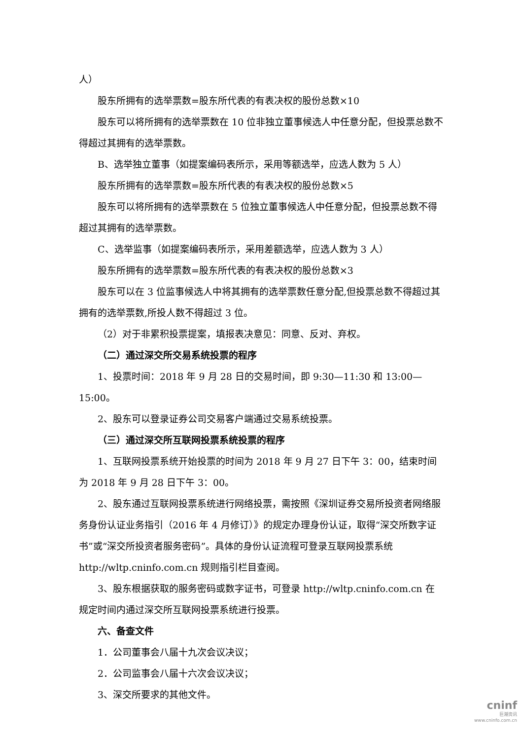人）
股东所拥有的选举票数=股东所代表的有表决权的股份总数×10
股东可以将所拥有的选举票数在 10 位非独立董事候选人中任意分配，但投票总数不得超过其拥有的选举票数。
B、选举独立董事（如提案编码表所示，采用等额选举，应选人数为 5 人）
股东所拥有的选举票数=股东所代表的有表决权的股份总数×5
股东可以将所拥有的选举票数在 5 位独立董事候选人中任意分配，但投票总数不得超过其拥有的选举票数。
C、选举监事（如提案编码表所示，采用差额选举，应选人数为 3 人）
股东所拥有的选举票数=股东所代表的有表决权的股份总数×3
股东可以在 3 位监事候选人中将其拥有的选举票数任意分配,但投票总数不得超过其拥有的选举票数,所投人数不得超过 3 位。
（2）对于非累积投票提案，填报表决意见：同意、反对、弃权。
（二）通过深交所交易系统投票的程序
1、投票时间：2018 年 9 月 28 日的交易时间，即 9:30—11:30 和 13:00—15:00。
2、股东可以登录证券公司交易客户端通过交易系统投票。
（三）通过深交所互联网投票系统投票的程序
1、互联网投票系统开始投票的时间为 2018 年 9 月 27 日下午 3：00，结束时间为 2018 年 9 月 28 日下午 3：00。
2、股东通过互联网投票系统进行网络投票，需按照《深圳证券交易所投资者网络服务身份认证业务指引（2016 年 4 月修订）》的规定办理身份认证，取得“深交所数字证书”或“深交所投资者服务密码”。具体的身份认证流程可登录互联网投票系统 http://wltp.cninfo.com.cn 规则指引栏目查阅。
3、股东根据获取的服务密码或数字证书，可登录 http://wltp.cninfo.com.cn 在规定时间内通过深交所互联网投票系统进行投票。
六、备查文件
1．公司董事会八届十九次会议决议；
2．公司监事会八届十六次会议决议；
3、深交所要求的其他文件。
cninf
巨潮资讯
www.cninfo.com.cn